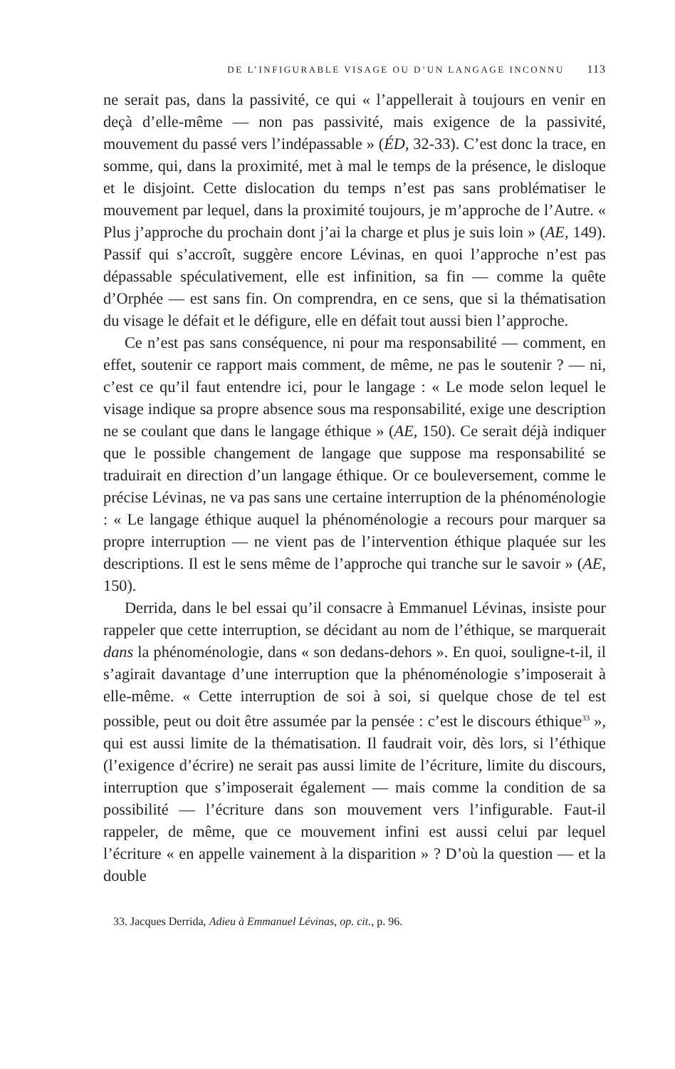DE L’INFIGURABLE VISAGE OU D’UN LANGAGE INCONNU 113
ne serait pas, dans la passivité, ce qui « l’appellerait à toujours en venir en deçà d’elle-même — non pas passivité, mais exigence de la passivité, mouvement du passé vers l’indépassable » (ÉD, 32-33). C’est donc la trace, en somme, qui, dans la proximité, met à mal le temps de la présence, le disloque et le disjoint. Cette dislocation du temps n’est pas sans problématiser le mouvement par lequel, dans la proximité toujours, je m’approche de l’Autre. « Plus j’approche du prochain dont j’ai la charge et plus je suis loin » (AE, 149). Passif qui s’accroît, suggère encore Lévinas, en quoi l’approche n’est pas dépassable spéculativement, elle est infinition, sa fin — comme la quête d’Orphée — est sans fin. On comprendra, en ce sens, que si la thématisation du visage le défait et le défigure, elle en défait tout aussi bien l’approche.
Ce n’est pas sans conséquence, ni pour ma responsabilité — comment, en effet, soutenir ce rapport mais comment, de même, ne pas le soutenir ? — ni, c’est ce qu’il faut entendre ici, pour le langage : « Le mode selon lequel le visage indique sa propre absence sous ma responsabilité, exige une description ne se coulant que dans le langage éthique » (AE, 150). Ce serait déjà indiquer que le possible changement de langage que suppose ma responsabilité se traduirait en direction d’un langage éthique. Or ce bouleversement, comme le précise Lévinas, ne va pas sans une certaine interruption de la phénoménologie : « Le langage éthique auquel la phénoménologie a recours pour marquer sa propre interruption — ne vient pas de l’intervention éthique plaquée sur les descriptions. Il est le sens même de l’approche qui tranche sur le savoir » (AE, 150).
Derrida, dans le bel essai qu’il consacre à Emmanuel Lévinas, insiste pour rappeler que cette interruption, se décidant au nom de l’éthique, se marquerait dans la phénoménologie, dans « son dedans-dehors ». En quoi, souligne-t-il, il s’agirait davantage d’une interruption que la phénoménologie s’imposerait à elle-même. « Cette interruption de soi à soi, si quelque chose de tel est possible, peut ou doit être assumée par la pensée : c’est le discours éthique<sup>33</sup> », qui est aussi limite de la thématisation. Il faudrait voir, dès lors, si l’éthique (l’exigence d’écrire) ne serait pas aussi limite de l’écriture, limite du discours, interruption que s’imposerait également — mais comme la condition de sa possibilité — l’écriture dans son mouvement vers l’infigurable. Faut-il rappeler, de même, que ce mouvement infini est aussi celui par lequel l’écriture « en appelle vainement à la disparition » ? D’où la question — et la double
33. Jacques Derrida, Adieu à Emmanuel Lévinas, op. cit., p. 96.